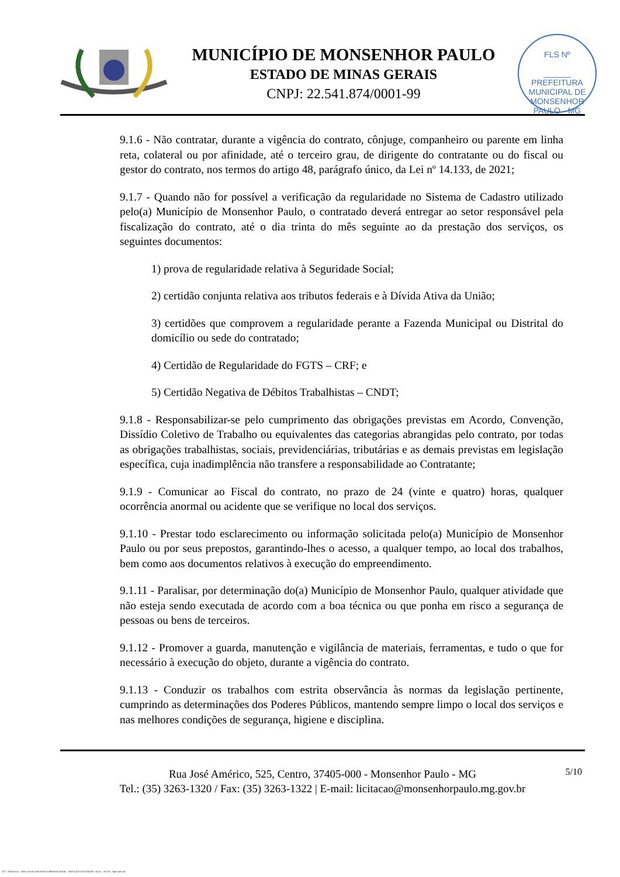MUNICÍPIO DE MONSENHOR PAULO
ESTADO DE MINAS GERAIS
CNPJ: 22.541.874/0001-99
FLS Nº
______
PREFEITURA MUNICIPAL DE MONSENHOR PAULO - MG
9.1.6 - Não contratar, durante a vigência do contrato, cônjuge, companheiro ou parente em linha reta, colateral ou por afinidade, até o terceiro grau, de dirigente do contratante ou do fiscal ou gestor do contrato, nos termos do artigo 48, parágrafo único, da Lei nº 14.133, de 2021;
9.1.7 - Quando não for possível a verificação da regularidade no Sistema de Cadastro utilizado pelo(a) Município de Monsenhor Paulo, o contratado deverá entregar ao setor responsável pela fiscalização do contrato, até o dia trinta do mês seguinte ao da prestação dos serviços, os seguintes documentos:
1) prova de regularidade relativa à Seguridade Social;
2) certidão conjunta relativa aos tributos federais e à Dívida Ativa da União;
3) certidões que comprovem a regularidade perante a Fazenda Municipal ou Distrital do domicílio ou sede do contratado;
4) Certidão de Regularidade do FGTS – CRF; e
5) Certidão Negativa de Débitos Trabalhistas – CNDT;
9.1.8 - Responsabilizar-se pelo cumprimento das obrigações previstas em Acordo, Convenção, Dissídio Coletivo de Trabalho ou equivalentes das categorias abrangidas pelo contrato, por todas as obrigações trabalhistas, sociais, previdenciárias, tributárias e as demais previstas em legislação específica, cuja inadimplência não transfere a responsabilidade ao Contratante;
9.1.9 - Comunicar ao Fiscal do contrato, no prazo de 24 (vinte e quatro) horas, qualquer ocorrência anormal ou acidente que se verifique no local dos serviços.
9.1.10 - Prestar todo esclarecimento ou informação solicitada pelo(a) Município de Monsenhor Paulo ou por seus prepostos, garantindo-lhes o acesso, a qualquer tempo, ao local dos trabalhos, bem como aos documentos relativos à execução do empreendimento.
9.1.11 - Paralisar, por determinação do(a) Município de Monsenhor Paulo, qualquer atividade que não esteja sendo executada de acordo com a boa técnica ou que ponha em risco a segurança de pessoas ou bens de terceiros.
9.1.12 - Promover a guarda, manutenção e vigilância de materiais, ferramentas, e tudo o que for necessário à execução do objeto, durante a vigência do contrato.
9.1.13 - Conduzir os trabalhos com estrita observância às normas da legislação pertinente, cumprindo as determinações dos Poderes Públicos, mantendo sempre limpo o local dos serviços e nas melhores condições de segurança, higiene e disciplina.
5/10
Rua José Américo, 525, Centro, 37405-000 - Monsenhor Paulo - MG
Tel.: (35) 3263-1320 / Fax: (35) 3263-1322 | E-mail: licitacao@monsenhorpaulo.mg.gov.br
827 - ANEXO III - MINUTA DE CONTRATO DISPENSA GERAL - SERVIÇOS CONTÍNUOS - NLLC - ATIVO - Aprovado DA